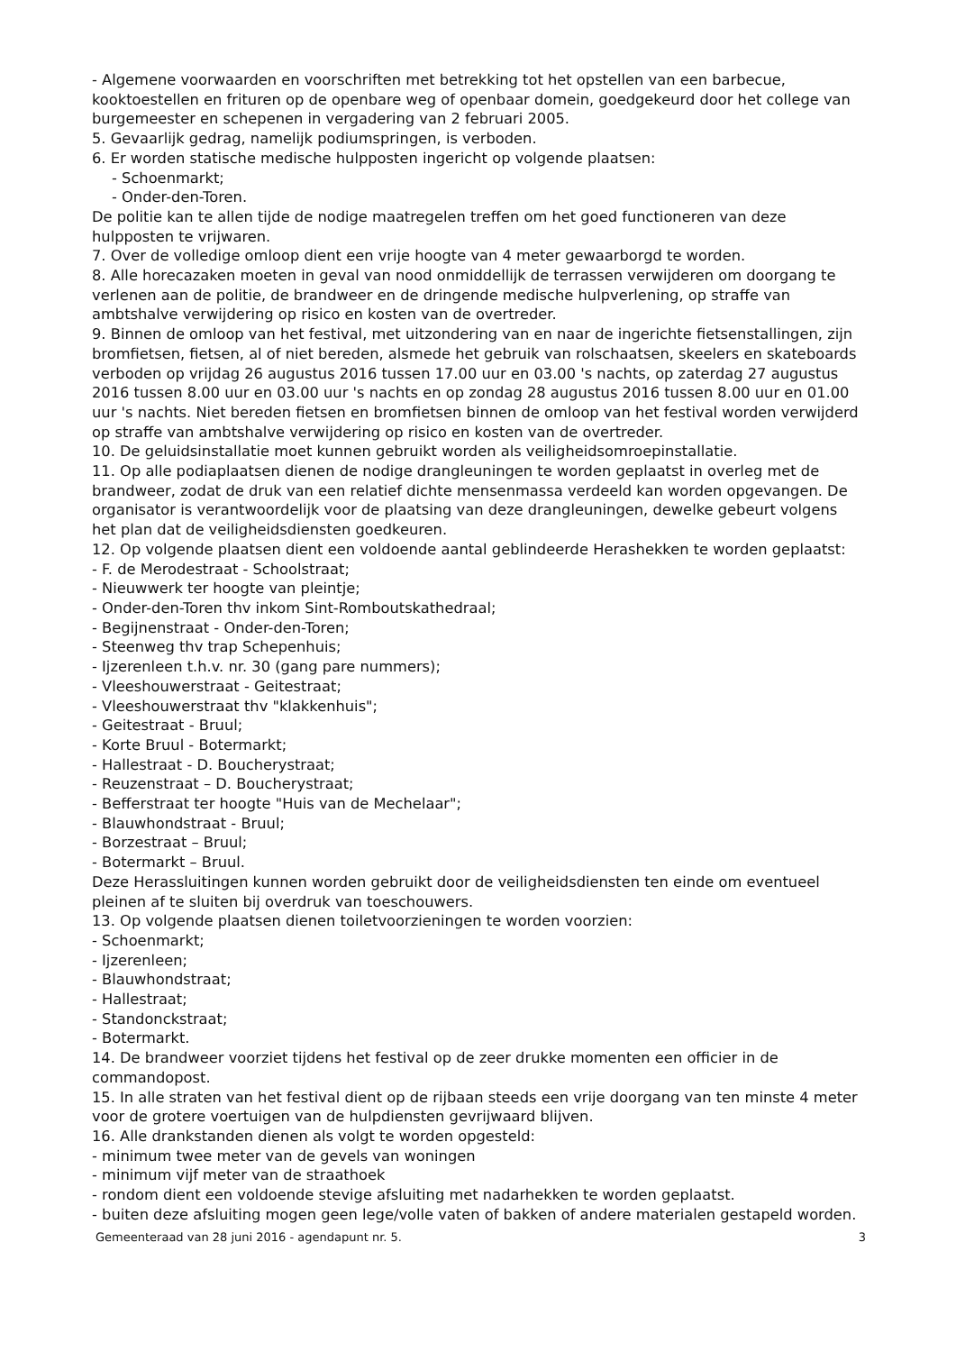- Algemene voorwaarden en voorschriften met betrekking tot het opstellen van een barbecue, kooktoestellen en frituren op de openbare weg of openbaar domein, goedgekeurd door het college van burgemeester en schepenen in vergadering van 2 februari 2005.
5. Gevaarlijk gedrag, namelijk podiumspringen, is verboden.
6. Er worden statische medische hulpposten ingericht op volgende plaatsen:
- Schoenmarkt;
- Onder-den-Toren.
De politie kan te allen tijde de nodige maatregelen treffen om het goed functioneren van deze hulpposten te vrijwaren.
7. Over de volledige omloop dient een vrije hoogte van 4 meter gewaarborgd te worden.
8. Alle horecazaken moeten in geval van nood onmiddellijk de terrassen verwijderen om doorgang te verlenen aan de politie, de brandweer en de dringende medische hulpverlening, op straffe van ambtshalve verwijdering op risico en kosten van de overtreder.
9. Binnen de omloop van het festival, met uitzondering van en naar de ingerichte fietsenstallingen, zijn bromfietsen, fietsen, al of niet bereden, alsmede het gebruik van rolschaatsen, skeelers en skateboards verboden op vrijdag 26 augustus 2016 tussen 17.00 uur en 03.00 's nachts, op zaterdag 27 augustus 2016 tussen 8.00 uur en 03.00 uur 's nachts en op zondag 28 augustus 2016 tussen 8.00 uur en 01.00 uur 's nachts. Niet bereden fietsen en bromfietsen binnen de omloop van het festival worden verwijderd op straffe van ambtshalve verwijdering op risico en kosten van de overtreder.
10. De geluidsinstallatie moet kunnen gebruikt worden als veiligheidsomroepinstallatie.
11. Op alle podiaplaatsen dienen de nodige drangleuningen te worden geplaatst in overleg met de brandweer, zodat de druk van een relatief dichte mensenmassa verdeeld kan worden opgevangen. De organisator is verantwoordelijk voor de plaatsing van deze drangleuningen, dewelke gebeurt volgens het plan dat de veiligheidsdiensten goedkeuren.
12. Op volgende plaatsen dient een voldoende aantal geblindeerde Herashekken te worden geplaatst:
- F. de Merodestraat - Schoolstraat;
- Nieuwwerk ter hoogte van pleintje;
- Onder-den-Toren thv inkom Sint-Romboutskathedraal;
- Begijnenstraat - Onder-den-Toren;
- Steenweg thv trap Schepenhuis;
- Ijzerenleen t.h.v. nr. 30 (gang pare nummers);
- Vleeshouwerstraat - Geitestraat;
- Vleeshouwerstraat thv "klakkenhuis";
- Geitestraat - Bruul;
- Korte Bruul - Botermarkt;
- Hallestraat - D. Boucherystraat;
- Reuzenstraat – D. Boucherystraat;
- Befferstraat ter hoogte "Huis van de Mechelaar";
- Blauwhondstraat - Bruul;
- Borzestraat – Bruul;
- Botermarkt – Bruul.
Deze Herassluitingen kunnen worden gebruikt door de veiligheidsdiensten ten einde om eventueel pleinen af te sluiten bij overdruk van toeschouwers.
13. Op volgende plaatsen dienen toiletvoorzieningen te worden voorzien:
- Schoenmarkt;
- Ijzerenleen;
- Blauwhondstraat;
- Hallestraat;
- Standonckstraat;
- Botermarkt.
14. De brandweer voorziet tijdens het festival op de zeer drukke momenten een officier in de commandopost.
15. In alle straten van het festival dient op de rijbaan steeds een vrije doorgang van ten minste 4 meter voor de grotere voertuigen van de hulpdiensten gevrijwaard blijven.
16. Alle drankstanden dienen als volgt te worden opgesteld:
- minimum twee meter van de gevels van woningen
- minimum vijf meter van de straathoek
- rondom dient een voldoende stevige afsluiting met nadarhekken te worden geplaatst.
- buiten deze afsluiting mogen geen lege/volle vaten of bakken of andere materialen gestapeld worden.
Gemeenteraad van 28 juni 2016 - agendapunt nr. 5. 3